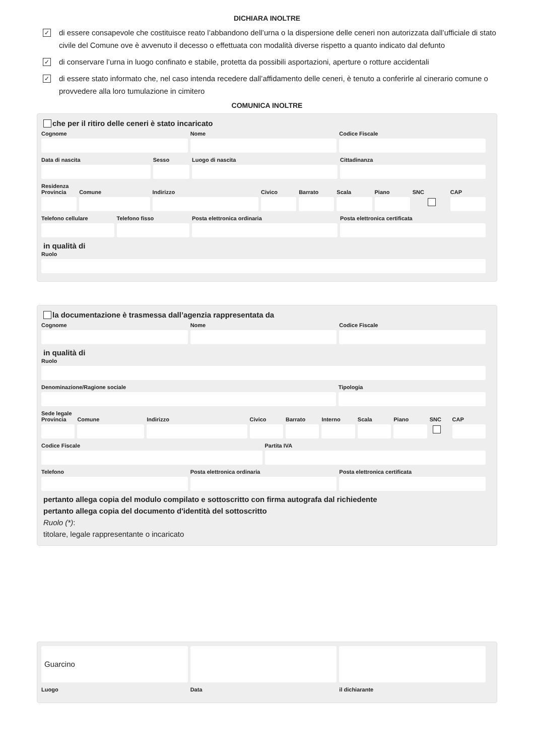DICHIARA INOLTRE
✓ di essere consapevole che costituisce reato l’abbandono dell’urna o la dispersione delle ceneri non autorizzata dall’ufficiale di stato civile del Comune ove è avvenuto il decesso o effettuata con modalità diverse rispetto a quanto indicato dal defunto
✓ di conservare l’urna in luogo confinato e stabile, protetta da possibili asportazioni, aperture o rotture accidentali
✓ di essere stato informato che, nel caso intenda recedere dall’affidamento delle ceneri, è tenuto a conferirle al cinerario comune o provvedere alla loro tumulazione in cimitero
COMUNICA INOLTRE
che per il ritiro delle ceneri è stato incaricato
Cognome Nome Codice Fiscale
Data di nascita Sesso Luogo di nascita Cittadinanza
Residenza
Provincia Comune Indirizzo Civico Barrato Scala Piano SNC CAP
Telefono cellulare Telefono fisso Posta elettronica ordinaria Posta elettronica certificata
in qualità di
Ruolo
la documentazione è trasmessa dall’agenzia rappresentata da
Cognome Nome Codice Fiscale
in qualità di
Ruolo
Denominazione/Ragione sociale Tipologia
Sede legale
Provincia Comune Indirizzo Civico Barrato Interno Scala Piano SNC CAP
Codice Fiscale Partita IVA
Telefono Posta elettronica ordinaria Posta elettronica certificata
pertanto allega copia del modulo compilato e sottoscritto con firma autografa dal richiedente
pertanto allega copia del documento d'identità del sottoscritto
Ruolo (*):
titolare, legale rappresentante o incaricato
Guarcino
Luogo Data il dichiarante